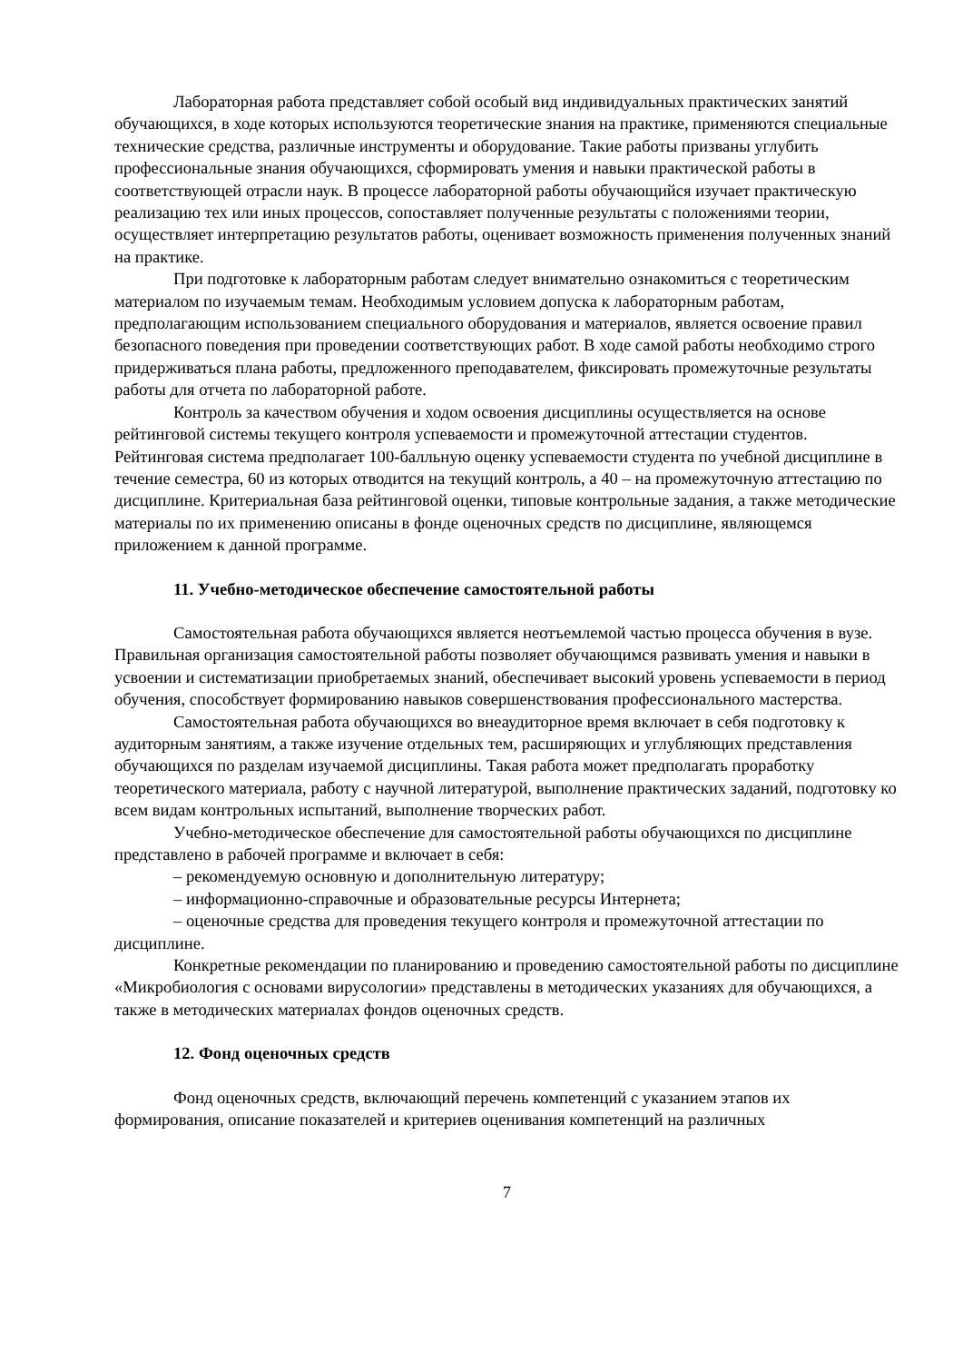Лабораторная работа представляет собой особый вид индивидуальных практических занятий обучающихся, в ходе которых используются теоретические знания на практике, применяются специальные технические средства, различные инструменты и оборудование. Такие работы призваны углубить профессиональные знания обучающихся, сформировать умения и навыки практической работы в соответствующей отрасли наук. В процессе лабораторной работы обучающийся изучает практическую реализацию тех или иных процессов, сопоставляет полученные результаты с положениями теории, осуществляет интерпретацию результатов работы, оценивает возможность применения полученных знаний на практике.
При подготовке к лабораторным работам следует внимательно ознакомиться с теоретическим материалом по изучаемым темам. Необходимым условием допуска к лабораторным работам, предполагающим использованием специального оборудования и материалов, является освоение правил безопасного поведения при проведении соответствующих работ. В ходе самой работы необходимо строго придерживаться плана работы, предложенного преподавателем, фиксировать промежуточные результаты работы для отчета по лабораторной работе.
Контроль за качеством обучения и ходом освоения дисциплины осуществляется на основе рейтинговой системы текущего контроля успеваемости и промежуточной аттестации студентов. Рейтинговая система предполагает 100-балльную оценку успеваемости студента по учебной дисциплине в течение семестра, 60 из которых отводится на текущий контроль, а 40 – на промежуточную аттестацию по дисциплине. Критериальная база рейтинговой оценки, типовые контрольные задания, а также методические материалы по их применению описаны в фонде оценочных средств по дисциплине, являющемся приложением к данной программе.
11. Учебно-методическое обеспечение самостоятельной работы
Самостоятельная работа обучающихся является неотъемлемой частью процесса обучения в вузе. Правильная организация самостоятельной работы позволяет обучающимся развивать умения и навыки в усвоении и систематизации приобретаемых знаний, обеспечивает высокий уровень успеваемости в период обучения, способствует формированию навыков совершенствования профессионального мастерства.
Самостоятельная работа обучающихся во внеаудиторное время включает в себя подготовку к аудиторным занятиям, а также изучение отдельных тем, расширяющих и углубляющих представления обучающихся по разделам изучаемой дисциплины. Такая работа может предполагать проработку теоретического материала, работу с научной литературой, выполнение практических заданий, подготовку ко всем видам контрольных испытаний, выполнение творческих работ.
Учебно-методическое обеспечение для самостоятельной работы обучающихся по дисциплине представлено в рабочей программе и включает в себя:
– рекомендуемую основную и дополнительную литературу;
– информационно-справочные и образовательные ресурсы Интернета;
– оценочные средства для проведения текущего контроля и промежуточной аттестации по дисциплине.
Конкретные рекомендации по планированию и проведению самостоятельной работы по дисциплине «Микробиология с основами вирусологии» представлены в методических указаниях для обучающихся, а также в методических материалах фондов оценочных средств.
12. Фонд оценочных средств
Фонд оценочных средств, включающий перечень компетенций с указанием этапов их формирования, описание показателей и критериев оценивания компетенций на различных
7